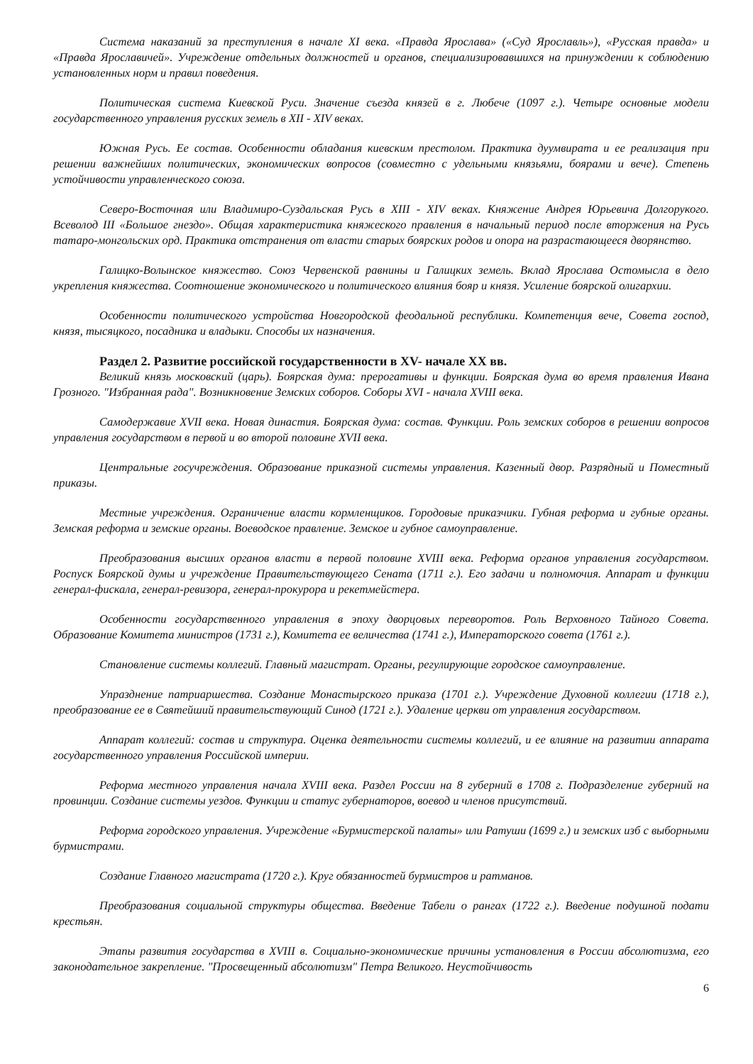Система наказаний за преступления в начале XI века. «Правда Ярослава» («Суд Ярославль»), «Русская правда» и «Правда Ярославичей». Учреждение отдельных должностей и органов, специализировавшихся на принуждении к соблюдению установленных норм и правил поведения.
Политическая система Киевской Руси. Значение съезда князей в г. Любече (1097 г.). Четыре основные модели государственного управления русских земель в XII - XIV веках.
Южная Русь. Ее состав. Особенности обладания киевским престолом. Практика дуумвирата и ее реализация при решении важнейших политических, экономических вопросов (совместно с удельными князьями, боярами и вече). Степень устойчивости управленческого союза.
Северо-Восточная или Владимиро-Суздальская Русь в XIII - XIV веках. Княжение Андрея Юрьевича Долгорукого. Всеволод III «Большое гнездо». Общая характеристика княжеского правления в начальный период после вторжения на Русь татаро-монгольских орд. Практика отстранения от власти старых боярских родов и опора на разрастающееся дворянство.
Галицко-Волынское княжество. Союз Червенской равнины и Галицких земель. Вклад Ярослава Остомысла в дело укрепления княжества. Соотношение экономического и политического влияния бояр и князя. Усиление боярской олигархии.
Особенности политического устройства Новгородской феодальной республики. Компетенция вече, Совета господ, князя, тысяцкого, посадника и владыки. Способы их назначения.
Раздел 2. Развитие российской государственности в XV- начале XX вв.
Великий князь московский (царь). Боярская дума: прерогативы и функции. Боярская дума во время правления Ивана Грозного. "Избранная рада". Возникновение Земских соборов. Соборы XVI - начала XVIII века.
Самодержавие XVII века. Новая династия. Боярская дума: состав. Функции. Роль земских соборов в решении вопросов управления государством в первой и во второй половине XVII века.
Центральные госучреждения. Образование приказной системы управления. Казенный двор. Разрядный и Поместный приказы.
Местные учреждения. Ограничение власти кормленщиков. Городовые приказчики. Губная реформа и губные органы. Земская реформа и земские органы. Воеводское правление. Земское и губное самоуправление.
Преобразования высших органов власти в первой половине XVIII века. Реформа органов управления государством. Роспуск Боярской думы и учреждение Правительствующего Сената (1711 г.). Его задачи и полномочия. Аппарат и функции генерал-фискала, генерал-ревизора, генерал-прокурора и рекетмейстера.
Особенности государственного управления в эпоху дворцовых переворотов. Роль Верховного Тайного Совета. Образование Комитета министров (1731 г.), Комитета ее величества (1741 г.), Императорского совета (1761 г.).
Становление системы коллегий. Главный магистрат. Органы, регулирующие городское самоуправление.
Упразднение патриаршества. Создание Монастырского приказа (1701 г.). Учреждение Духовной коллегии (1718 г.), преобразование ее в Святейший правительствующий Синод (1721 г.). Удаление церкви от управления государством.
Аппарат коллегий: состав и структура. Оценка деятельности системы коллегий, и ее влияние на развитии аппарата государственного управления Российской империи.
Реформа местного управления начала XVIII века. Раздел России на 8 губерний в 1708 г. Подразделение губерний на провинции. Создание системы уездов. Функции и статус губернаторов, воевод и членов присутствий.
Реформа городского управления. Учреждение «Бурмистерской палаты» или Ратуши (1699 г.) и земских изб с выборными бурмистрами.
Создание Главного магистрата (1720 г.). Круг обязанностей бурмистров и ратманов.
Преобразования социальной структуры общества. Введение Табели о рангах (1722 г.). Введение подушной подати крестьян.
Этапы развития государства в XVIII в. Социально-экономические причины установления в России абсолютизма, его законодательное закрепление. "Просвещенный абсолютизм" Петра Великого. Неустойчивость
6